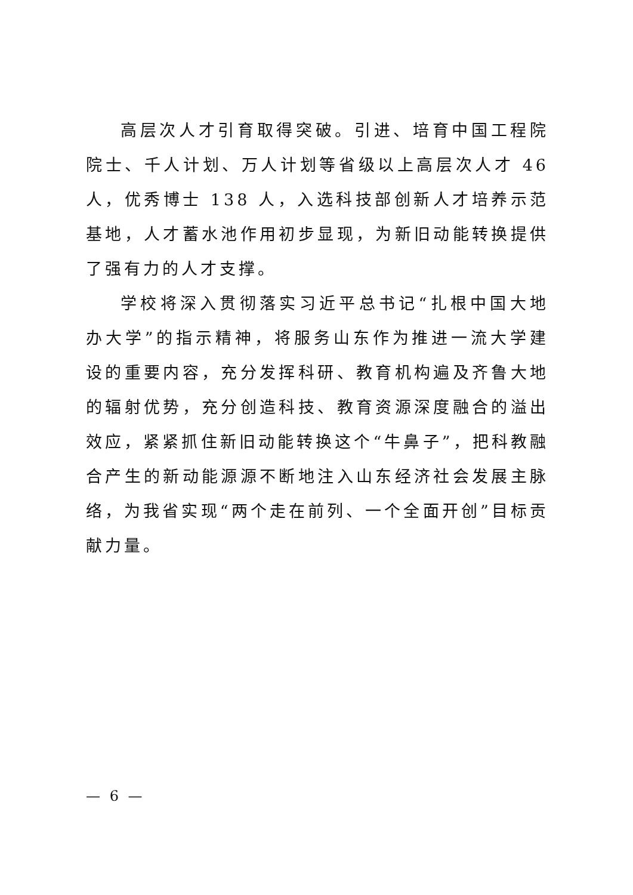高层次人才引育取得突破。引进、培育中国工程院院士、千人计划、万人计划等省级以上高层次人才 46 人，优秀博士 138 人，入选科技部创新人才培养示范基地，人才蓄水池作用初步显现，为新旧动能转换提供了强有力的人才支撑。
学校将深入贯彻落实习近平总书记“扎根中国大地办大学”的指示精神，将服务山东作为推进一流大学建设的重要内容，充分发挥科研、教育机构遍及齐鲁大地的辐射优势，充分创造科技、教育资源深度融合的溢出效应，紧紧抓住新旧动能转换这个“牛鼻子”，把科教融合产生的新动能源源不断地注入山东经济社会发展主脉络，为我省实现“两个走在前列、一个全面开创”目标贡献力量。
— 6 —